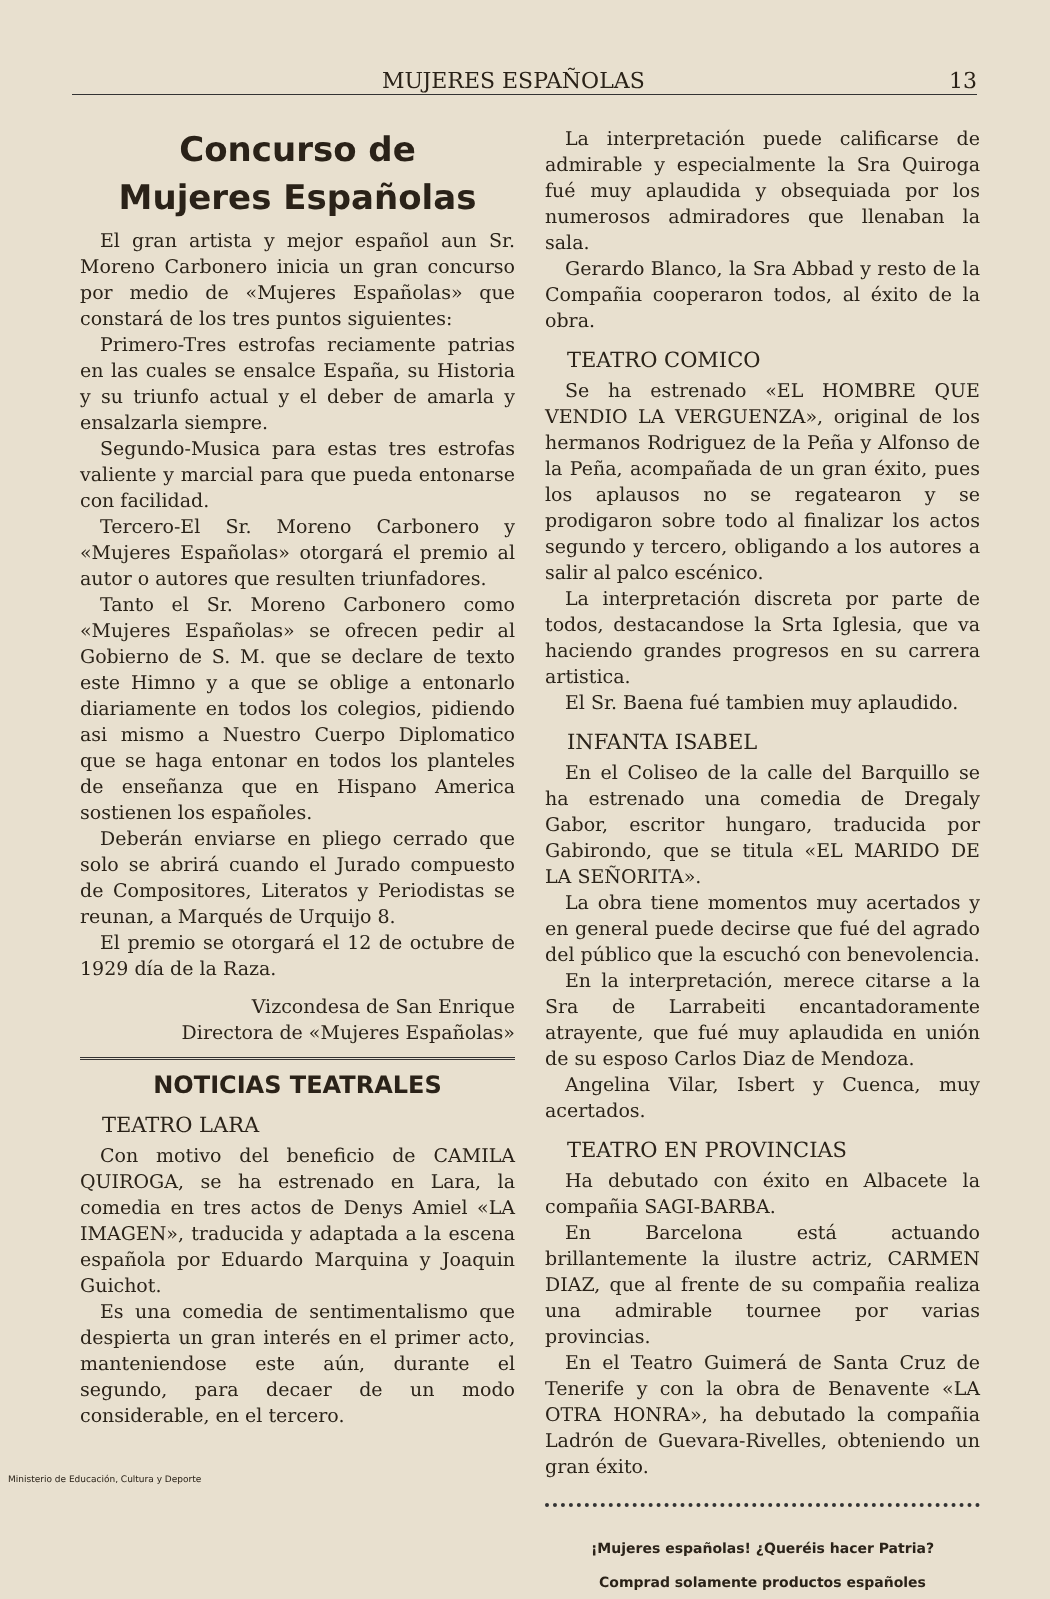MUJERES ESPAÑOLAS 13
Concurso de
Mujeres Españolas
El gran artista y mejor español aun Sr. Moreno Carbonero inicia un gran concurso por medio de «Mujeres Españolas» que constará de los tres puntos siguientes:
Primero-Tres estrofas reciamente patrias en las cuales se ensalce España, su Historia y su triunfo actual y el deber de amarla y ensalzarla siempre.
Segundo-Musica para estas tres estrofas valiente y marcial para que pueda entonarse con facilidad.
Tercero-El Sr. Moreno Carbonero y «Mujeres Españolas» otorgará el premio al autor o autores que resulten triunfadores.
Tanto el Sr. Moreno Carbonero como «Mujeres Españolas» se ofrecen pedir al Gobierno de S. M. que se declare de texto este Himno y a que se oblige a entonarlo diariamente en todos los colegios, pidiendo asi mismo a Nuestro Cuerpo Diplomatico que se haga entonar en todos los planteles de enseñanza que en Hispano America sostienen los españoles.
Deberán enviarse en pliego cerrado que solo se abrirá cuando el Jurado compuesto de Compositores, Literatos y Periodistas se reunan, a Marqués de Urquijo 8.
El premio se otorgará el 12 de octubre de 1929 día de la Raza.
Vizcondesa de San Enrique
Directora de «Mujeres Españolas»
NOTICIAS TEATRALES
TEATRO LARA
Con motivo del beneficio de CAMILA QUIROGA, se ha estrenado en Lara, la comedia en tres actos de Denys Amiel «LA IMAGEN», traducida y adaptada a la escena española por Eduardo Marquina y Joaquin Guichot.
Es una comedia de sentimentalismo que despierta un gran interés en el primer acto, manteniendose este aún, durante el segundo, para decaer de un modo considerable, en el tercero.
La interpretación puede calificarse de admirable y especialmente la Sra Quiroga fué muy aplaudida y obsequiada por los numerosos admiradores que llenaban la sala.
Gerardo Blanco, la Sra Abbad y resto de la Compañia cooperaron todos, al éxito de la obra.
TEATRO COMICO
Se ha estrenado «EL HOMBRE QUE VENDIO LA VERGUENZA», original de los hermanos Rodriguez de la Peña y Alfonso de la Peña, acompañada de un gran éxito, pues los aplausos no se regatearon y se prodigaron sobre todo al finalizar los actos segundo y tercero, obligando a los autores a salir al palco escénico.
La interpretación discreta por parte de todos, destacandose la Srta Iglesia, que va haciendo grandes progresos en su carrera artistica.
El Sr. Baena fué tambien muy aplaudido.
INFANTA ISABEL
En el Coliseo de la calle del Barquillo se ha estrenado una comedia de Dregaly Gabor, escritor hungaro, traducida por Gabirondo, que se titula «EL MARIDO DE LA SEÑORITA».
La obra tiene momentos muy acertados y en general puede decirse que fué del agrado del público que la escuchó con benevolencia.
En la interpretación, merece citarse a la Sra de Larrabeiti encantadoramente atrayente, que fué muy aplaudida en unión de su esposo Carlos Diaz de Mendoza.
Angelina Vilar, Isbert y Cuenca, muy acertados.
TEATRO EN PROVINCIAS
Ha debutado con éxito en Albacete la compañia SAGI-BARBA.
En Barcelona está actuando brillantemente la ilustre actriz, CARMEN DIAZ, que al frente de su compañia realiza una admirable tournee por varias provincias.
En el Teatro Guimerá de Santa Cruz de Tenerife y con la obra de Benavente «LA OTRA HONRA», ha debutado la compañia Ladrón de Guevara-Rivelles, obteniendo un gran éxito.
¡Mujeres españolas! ¿Queréis hacer Patria?
Comprad solamente productos españoles
Ministerio de Educación, Cultura y Deporte